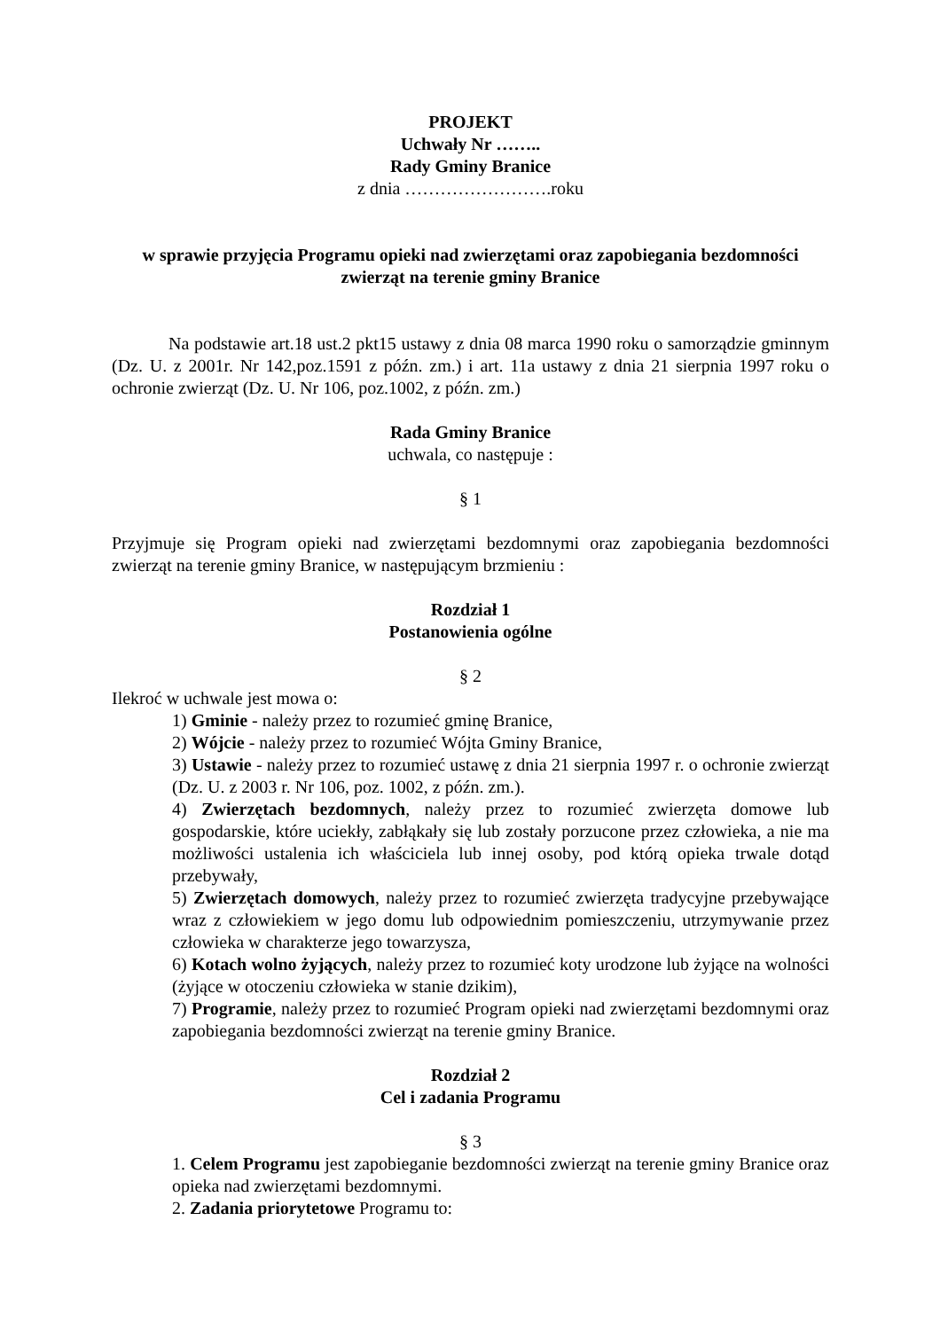PROJEKT
Uchwały Nr ……..
Rady Gminy Branice
z dnia …………………….roku
w sprawie przyjęcia Programu opieki nad zwierzętami oraz zapobiegania bezdomności zwierząt na terenie gminy Branice
Na podstawie art.18 ust.2 pkt15 ustawy z dnia 08 marca 1990 roku o samorządzie gminnym (Dz. U. z 2001r. Nr 142,poz.1591 z późn. zm.) i art. 11a ustawy z dnia 21 sierpnia 1997 roku o ochronie zwierząt (Dz. U. Nr 106, poz.1002, z późn. zm.)
Rada Gminy Branice
uchwala, co następuje :
§ 1
Przyjmuje się Program opieki nad zwierzętami bezdomnymi oraz zapobiegania bezdomności zwierząt na terenie gminy Branice, w następującym brzmieniu :
Rozdział 1
Postanowienia ogólne
§ 2
Ilekroć w uchwale jest mowa o:
1) Gminie - należy przez to rozumieć gminę Branice,
2) Wójcie - należy przez to rozumieć Wójta Gminy Branice,
3) Ustawie - należy przez to rozumieć ustawę z dnia 21 sierpnia 1997 r. o ochronie zwierząt (Dz. U. z 2003 r. Nr 106, poz. 1002, z późn. zm.).
4) Zwierzętach bezdomnych, należy przez to rozumieć zwierzęta domowe lub gospodarskie, które uciekły, zabłąkały się lub zostały porzucone przez człowieka, a nie ma możliwości ustalenia ich właściciela lub innej osoby, pod którą opieka trwale dotąd przebywały,
5) Zwierzętach domowych, należy przez to rozumieć zwierzęta tradycyjne przebywające wraz z człowiekiem w jego domu lub odpowiednim pomieszczeniu, utrzymywanie przez człowieka w charakterze jego towarzysza,
6) Kotach wolno żyjących, należy przez to rozumieć koty urodzone lub żyjące na wolności (żyjące w otoczeniu człowieka w stanie dzikim),
7) Programie, należy przez to rozumieć Program opieki nad zwierzętami bezdomnymi oraz zapobiegania bezdomności zwierząt na terenie gminy Branice.
Rozdział 2
Cel i zadania Programu
§ 3
1. Celem Programu jest zapobieganie bezdomności zwierząt na terenie gminy Branice oraz opieka nad zwierzętami bezdomnymi.
2. Zadania priorytetowe Programu to: